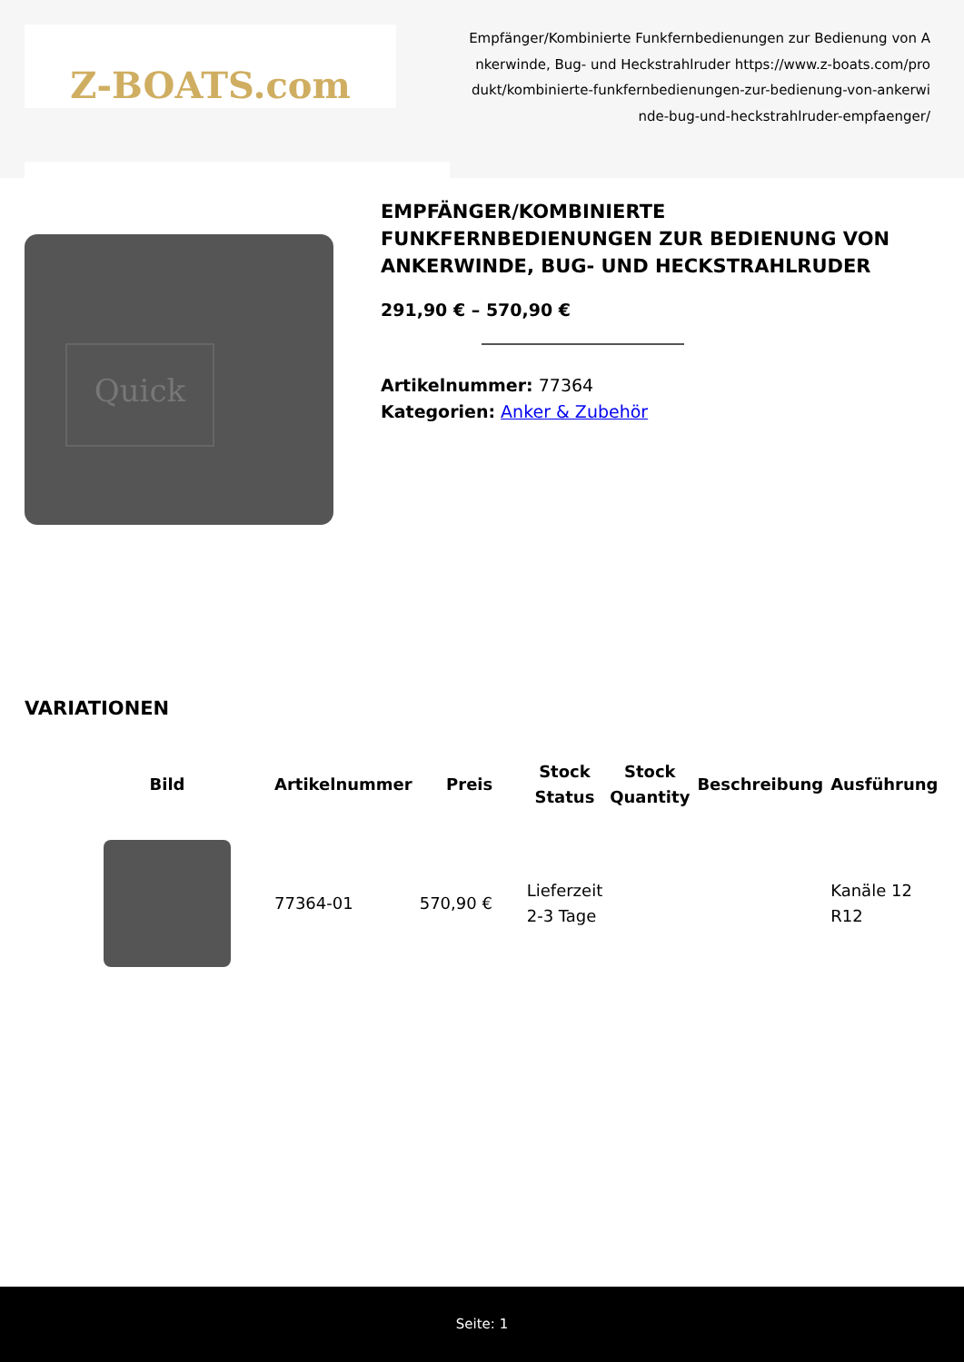Z-BOATS.com
Empfänger/Kombinierte Funkfernbedienungen zur Bedienung von Ankerwinde, Bug- und Heckstrahlruder https://www.z-boats.com/produkt/kombinierte-funkfernbedienungen-zur-bedienung-von-ankerwinde-bug-und-heckstrahlruder-empfaenger/
Quick
EMPFÄNGER/KOMBINIERTE FUNKFERNBEDIENUNGEN ZUR BEDIENUNG VON ANKERWINDE, BUG- UND HECKSTRAHLRUDER
291,90 € – 570,90 €
Artikelnummer: 77364
Kategorien: Anker & Zubehör
VARIATIONEN
| Bild | Artikelnummer | Preis | Stock Status | Stock Quantity | Beschreibung | Ausführung |
| --- | --- | --- | --- | --- | --- | --- |
| | 77364-01 | 570,90 € | Lieferzeit 2-3 Tage | | | Kanäle 12 R12 |
Seite: 1